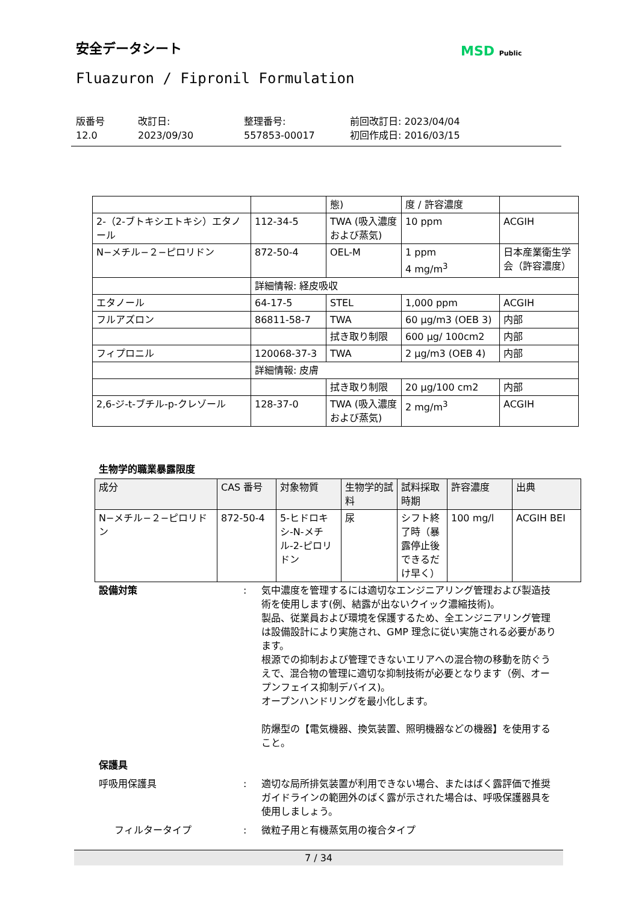安全データシート MSD Public
Fluazuron / Fipronil Formulation
版番号
12.0
改訂日:
2023/09/30
整理番号:
557853-00017
前回改訂日: 2023/04/04
初回作成日: 2016/03/15
| | | 態) | 度 / 許容濃度 | |
| 2-（2-ブトキシエトキシ）エタノール | 112-34-5 | TWA (吸入濃度および蒸気) | 10 ppm | ACGIH |
| N−メチル−２−ピロリドン | 872-50-4 | OEL-M | 1 ppm 4 mg/m<sup>3</sup> | 日本産業衛生学会（許容濃度） |
| | 詳細情報: 経皮吸収 | | | |
| エタノール | 64-17-5 | STEL | 1,000 ppm | ACGIH |
| フルアズロン | 86811-58-7 | TWA | 60 µg/m3 (OEB 3) | 内部 |
| | | 拭き取り制限 | 600 µg/ 100cm2 | 内部 |
| フィプロニル | 120068-37-3 | TWA | 2 µg/m3 (OEB 4) | 内部 |
| | 詳細情報: 皮膚 | | | |
| | | 拭き取り制限 | 20 µg/100 cm2 | 内部 |
| 2,6-ジ-t-ブチル-p-クレゾール | 128-37-0 | TWA (吸入濃度および蒸気) | 2 mg/m<sup>3</sup> | ACGIH |
生物学的職業暴露限度
| 成分 | CAS 番号 | 対象物質 | 生物学的試料 | 試料採取時期 | 許容濃度 | 出典 |
| --- | --- | --- | --- | --- | --- | --- |
| N−メチル−２−ピロリドン | 872-50-4 | 5-ヒドロキシ-N-メチル-2-ピロリドン | 尿 | シフト終了時（暴露停止後できるだけ早く） | 100 mg/l | ACGIH BEI |
設備対策 : 気中濃度を管理するには適切なエンジニアリング管理および製造技術を使用します(例、結露が出ないクイック濃縮技術)。
製品、従業員および環境を保護するため、全エンジニアリング管理は設備設計により実施され、GMP 理念に従い実施される必要があります。
根源での抑制および管理できないエリアへの混合物の移動を防ぐうえで、混合物の管理に適切な抑制技術が必要となります（例、オープンフェイス抑制デバイス)。
オープンハンドリングを最小化します。
防爆型の【電気機器、換気装置、照明機器などの機器】を使用すること。
保護具
呼吸用保護具 : 適切な局所排気装置が利用できない場合、またはばく露評価で推奨ガイドラインの範囲外のばく露が示された場合は、呼吸保護器具を使用しましょう。
フィルタータイプ : 微粒子用と有機蒸気用の複合タイプ
7 / 34